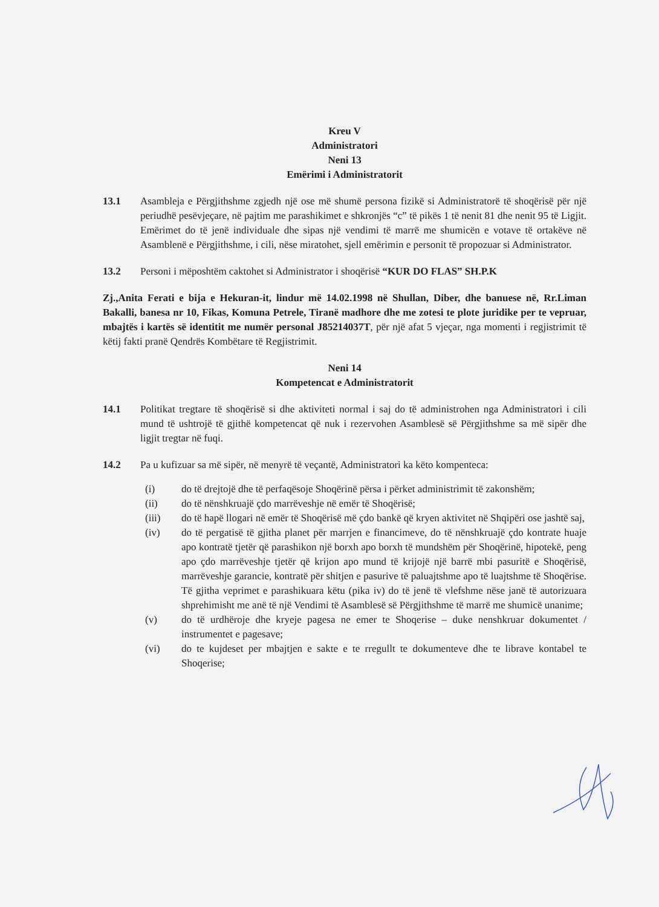Kreu V
Administratori
Neni 13
Emërimi i Administratorit
13.1 Asambleja e Përgjithshme zgjedh një ose më shumë persona fizikë si Administratorë të shoqërisë për një periudhë pesëvjeçare, në pajtim me parashikimet e shkronjës “c” të pikës 1 të nenit 81 dhe nenit 95 të Ligjit. Emërimet do të jenë individuale dhe sipas një vendimi të marrë me shumicën e votave të ortakëve në Asamblenë e Përgjithshme, i cili, nëse miratohet, sjell emërimin e personit të propozuar si Administrator.
13.2 Personi i mëposhtëm caktohet si Administrator i shoqërisë “KUR DO FLAS” SH.P.K
Zj.,Anita Ferati e bija e Hekuran-it, lindur më 14.02.1998 në Shullan, Diber, dhe banuese në, Rr.Liman Bakalli, banesa nr 10, Fikas, Komuna Petrele, Tiranë madhore dhe me zotesi te plote juridike per te vepruar, mbajtës i kartës së identitit me numër personal J85214037T, për një afat 5 vjeçar, nga momenti i regjistrimit të këtij fakti pranë Qendrës Kombëtare të Regjistrimit.
Neni 14
Kompetencat e Administratorit
14.1 Politikat tregtare të shoqërisë si dhe aktiviteti normal i saj do të administrohen nga Administratori i cili mund të ushtrojë të gjithë kompetencat që nuk i rezervohen Asamblesë së Përgjithshme sa më sipër dhe ligjit tregtar në fuqi.
14.2 Pa u kufizuar sa më sipër, në menyrë të veçantë, Administratori ka këto kompenteca:
(i) do të drejtojë dhe të perfaqësoje Shoqërinë përsa i përket administrimit të zakonshëm;
(ii) do të nënshkruajë çdo marrëveshje në emër të Shoqërisë;
(iii) do të hapë llogari në emër të Shoqërisë më çdo bankë që kryen aktivitet në Shqipëri ose jashtë saj,
(iv) do të pergatisë të gjitha planet për marrjen e financimeve, do të nënshkruajë çdo kontrate huaje apo kontratë tjetër që parashikon një borxh apo borxh të mundshëm për Shoqërinë, hipotekë, peng apo çdo marrëveshje tjetër që krijon apo mund të krijojë një barrë mbi pasuritë e Shoqërisë, marrëveshje garancie, kontratë për shitjen e pasurive të paluajtshme apo të luajtshme të Shoqërise. Të gjitha veprimet e parashikuara këtu (pika iv) do të jenë të vlefshme nëse janë të autorizuara shprehimisht me anë të një Vendimi të Asamblesë së Përgjithshme të marrë me shumicë unanime;
(v) do të urdhëroje dhe kryeje pagesa ne emer te Shoqerise – duke nenshkruar dokumentet / instrumentet e pagesave;
(vi) do te kujdeset per mbajtjen e sakte e te rregullt te dokumenteve dhe te librave kontabel te Shoqerise;